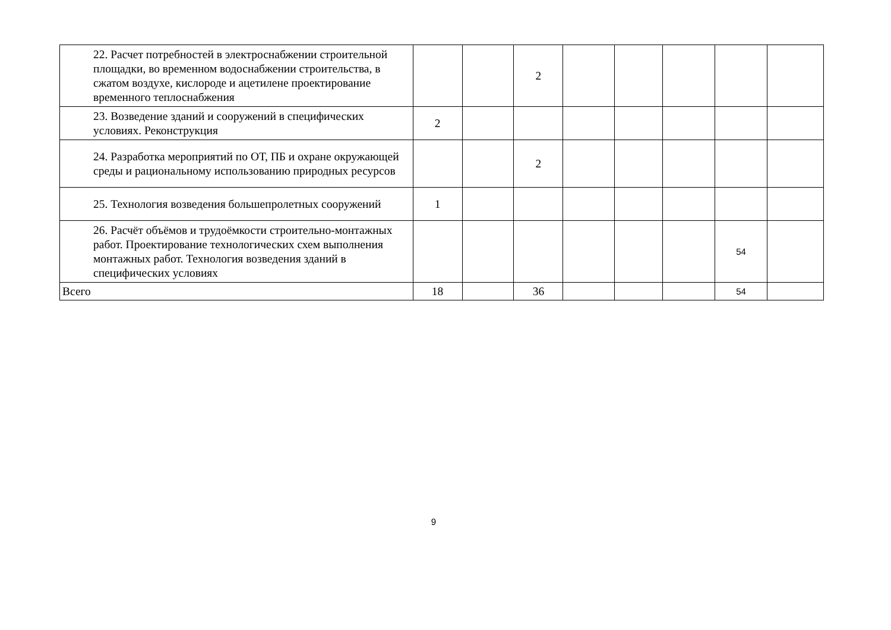| 22. Расчет потребностей в электроснабжении строительной площадки, во временном водоснабжении строительства, в сжатом воздухе, кислороде и ацетилене проектирование временного теплоснабжения | | | 2 | | | | | |
| 23. Возведение зданий и сооружений в специфических условиях. Реконструкция | 2 | | | | | | | |
| 24. Разработка мероприятий по ОТ, ПБ и охране окружающей среды и рациональному использованию природных ресурсов | | | 2 | | | | | |
| 25. Технология возведения большепролетных сооружений | 1 | | | | | | | |
| 26. Расчёт объёмов и трудоёмкости строительно-монтажных работ. Проектирование технологических схем выполнения монтажных работ. Технология возведения зданий в специфических условиях | | | | | | | 54 | |
| Всего | 18 | | 36 | | | | 54 | |
9